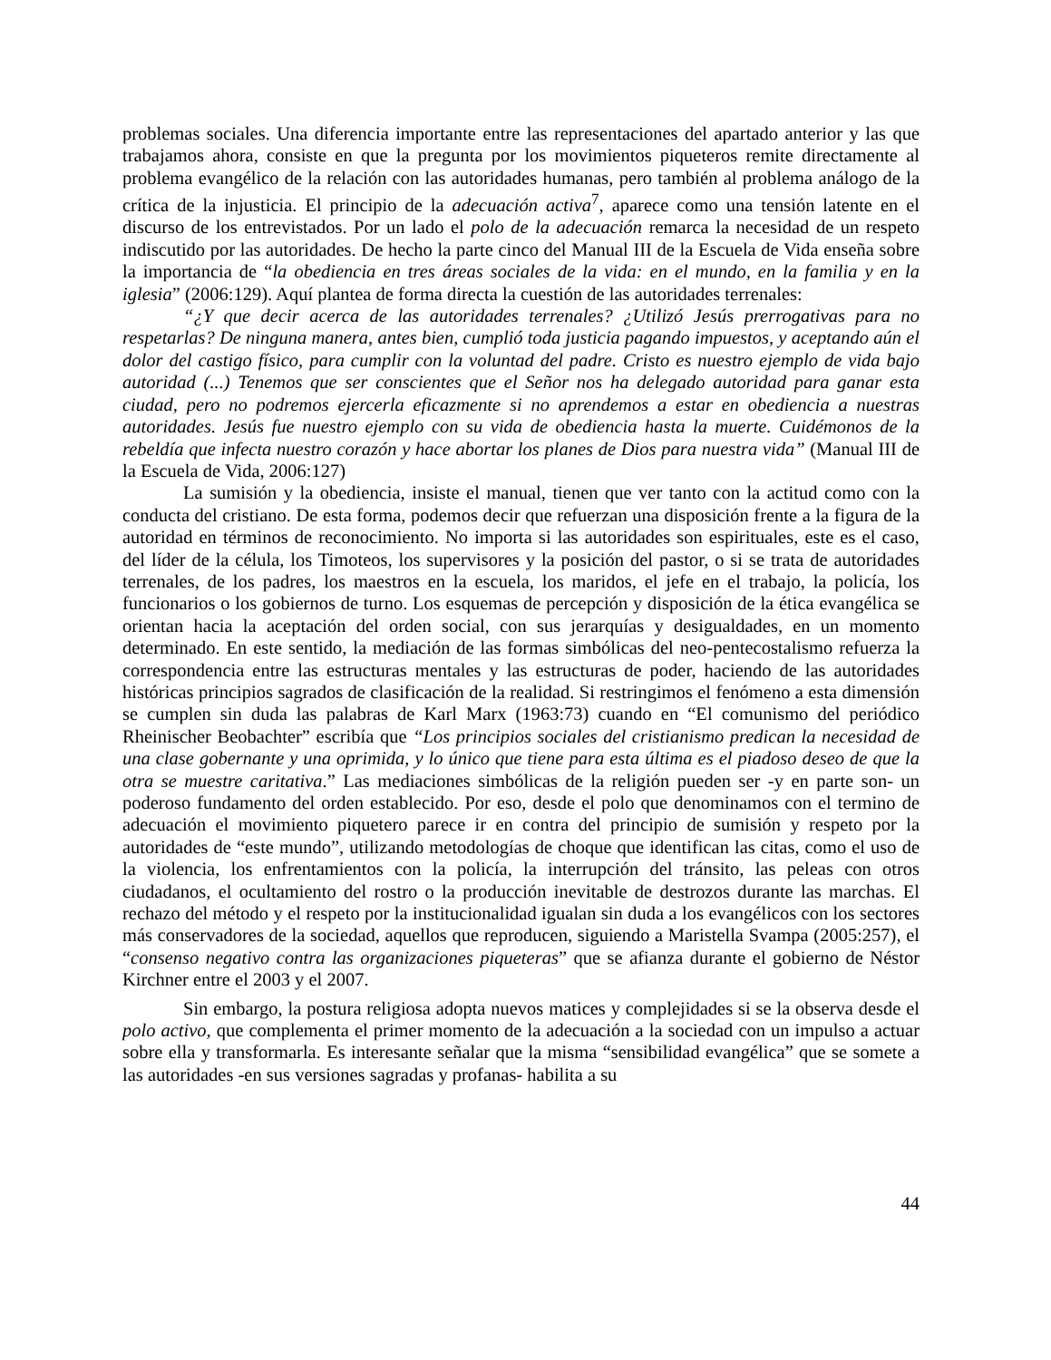problemas sociales. Una diferencia importante entre las representaciones del apartado anterior y las que trabajamos ahora, consiste en que la pregunta por los movimientos piqueteros remite directamente al problema evangélico de la relación con las autoridades humanas, pero también al problema análogo de la crítica de la injusticia. El principio de la adecuación activa<sup>7</sup>, aparece como una tensión latente en el discurso de los entrevistados. Por un lado el polo de la adecuación remarca la necesidad de un respeto indiscutido por las autoridades. De hecho la parte cinco del Manual III de la Escuela de Vida enseña sobre la importancia de “la obediencia en tres áreas sociales de la vida: en el mundo, en la familia y en la iglesia” (2006:129). Aquí plantea de forma directa la cuestión de las autoridades terrenales:
“¿Y que decir acerca de las autoridades terrenales? ¿Utilizó Jesús prerrogativas para no respetarlas? De ninguna manera, antes bien, cumplió toda justicia pagando impuestos, y aceptando aún el dolor del castigo físico, para cumplir con la voluntad del padre. Cristo es nuestro ejemplo de vida bajo autoridad (...) Tenemos que ser conscientes que el Señor nos ha delegado autoridad para ganar esta ciudad, pero no podremos ejercerla eficazmente si no aprendemos a estar en obediencia a nuestras autoridades. Jesús fue nuestro ejemplo con su vida de obediencia hasta la muerte. Cuidémonos de la rebeldía que infecta nuestro corazón y hace abortar los planes de Dios para nuestra vida” (Manual III de la Escuela de Vida, 2006:127)
La sumisión y la obediencia, insiste el manual, tienen que ver tanto con la actitud como con la conducta del cristiano. De esta forma, podemos decir que refuerzan una disposición frente a la figura de la autoridad en términos de reconocimiento. No importa si las autoridades son espirituales, este es el caso, del líder de la célula, los Timoteos, los supervisores y la posición del pastor, o si se trata de autoridades terrenales, de los padres, los maestros en la escuela, los maridos, el jefe en el trabajo, la policía, los funcionarios o los gobiernos de turno. Los esquemas de percepción y disposición de la ética evangélica se orientan hacia la aceptación del orden social, con sus jerarquías y desigualdades, en un momento determinado. En este sentido, la mediación de las formas simbólicas del neo-pentecostalismo refuerza la correspondencia entre las estructuras mentales y las estructuras de poder, haciendo de las autoridades históricas principios sagrados de clasificación de la realidad. Si restringimos el fenómeno a esta dimensión se cumplen sin duda las palabras de Karl Marx (1963:73) cuando en “El comunismo del periódico Rheinischer Beobachter” escribía que “Los principios sociales del cristianismo predican la necesidad de una clase gobernante y una oprimida, y lo único que tiene para esta última es el piadoso deseo de que la otra se muestre caritativa.” Las mediaciones simbólicas de la religión pueden ser -y en parte son- un poderoso fundamento del orden establecido. Por eso, desde el polo que denominamos con el termino de adecuación el movimiento piquetero parece ir en contra del principio de sumisión y respeto por la autoridades de “este mundo”, utilizando metodologías de choque que identifican las citas, como el uso de la violencia, los enfrentamientos con la policía, la interrupción del tránsito, las peleas con otros ciudadanos, el ocultamiento del rostro o la producción inevitable de destrozos durante las marchas. El rechazo del método y el respeto por la institucionalidad igualan sin duda a los evangélicos con los sectores más conservadores de la sociedad, aquellos que reproducen, siguiendo a Maristella Svampa (2005:257), el “consenso negativo contra las organizaciones piqueteras” que se afianza durante el gobierno de Néstor Kirchner entre el 2003 y el 2007.
Sin embargo, la postura religiosa adopta nuevos matices y complejidades si se la observa desde el polo activo, que complementa el primer momento de la adecuación a la sociedad con un impulso a actuar sobre ella y transformarla. Es interesante señalar que la misma “sensibilidad evangélica” que se somete a las autoridades -en sus versiones sagradas y profanas- habilita a su
44